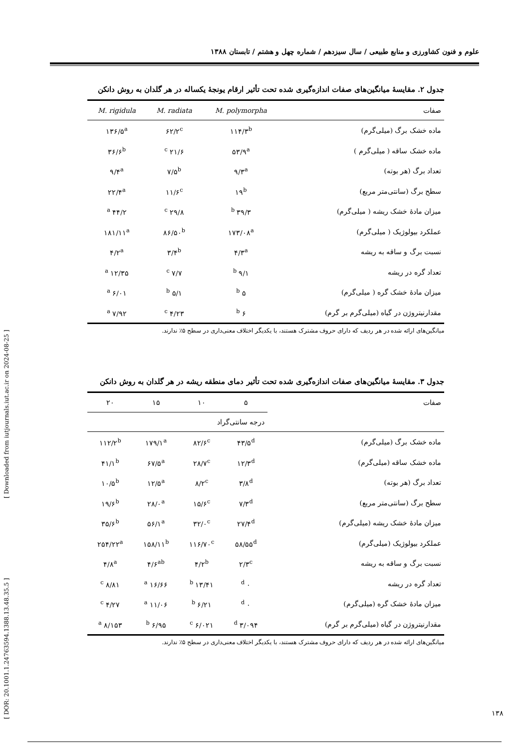[ DOR: 20.1001.1.24763594.1388.13.48.35.5 ] [ Downloaded from iutjournals.iut.ac.ir on 2024-08-25 ]
علوم و فنون کشاورزی و منابع طبیعی / سال سیزدهم / شماره چهل و هشتم / تابستان ۱۳۸۸
جدول ۲. مقایسهٔ میانگین‌های صفات اندازه‌گیری شده تحت تأثیر ارقام یونجهٔ یکساله در هر گلدان به روش دانکن
| صفات | M. polymorpha | M. radiata | M. rigidula |
| --- | --- | --- | --- |
| ماده خشک برگ (میلی‌گرم) | ۱۱۴/۳<sup>b</sup> | ۶۲/۲<sup>c</sup> | ۱۳۶/۵<sup>a</sup> |
| ماده خشک ساقه ( میلی‌گرم ) | ۵۳/۹<sup>a</sup> | ۲۱/۶ <sup>c</sup> | ۳۶/۶<sup>b</sup> |
| تعداد برگ (هر بوته) | ۹/۳<sup>a</sup> | ۷/۵<sup>b</sup> | ۹/۴<sup>a</sup> |
| سطح برگ (سانتی‌متر مربع) | ۱۹<sup>b</sup> | ۱۱/۶<sup>c</sup> | ۲۲/۴<sup>a</sup> |
| میزان مادهٔ خشک ریشه ( میلی‌گرم) | ۳۹/۳ <sup>b</sup> | ۲۹/۸ <sup>c</sup> | ۴۴/۲ <sup>a</sup> |
| عملکرد بیولوژیک ( میلی‌گرم) | ۱۷۳/۰۸<sup>a</sup> | ۸۶/۵۰<sup>b</sup> | ۱۸۱/۱۱<sup>a</sup> |
| نسبت برگ و ساقه به ریشه | ۴/۳<sup>a</sup> | ۳/۴<sup>b</sup> | ۴/۲<sup>a</sup> |
| تعداد گره در ریشه | ۹/۱ <sup>b</sup> | ۷/۷ <sup>c</sup> | ۱۲/۳۵ <sup>a</sup> |
| میزان مادهٔ خشک گره ( میلی‌گرم) | ۵ <sup>b</sup> | ۵/۱ <sup>b</sup> | ۶/۰۱ <sup>a</sup> |
| مقدارنیتروژن در گیاه (میلی‌گرم بر گرم) | ۶ <sup>b</sup> | ۴/۲۳ <sup>c</sup> | ۷/۹۲ <sup>a</sup> |
میانگین‌های ارائه شده در هر ردیف که دارای حروف مشترک هستند، با یکدیگر اختلاف معنی‌داری در سطح ۵٪ ندارند.
جدول ۳. مقایسهٔ میانگین‌های صفات اندازه‌گیری شده تحت تأثیر دمای منطقه ریشه در هر گلدان به روش دانکن
| صفات | ۵ | ۱۰ | ۱۵ | ۲۰ |
| --- | --- | --- | --- | --- |
| | درجه سانتی‌گراد | | | |
| ماده خشک برگ (میلی‌گرم) | ۴۳/۵<sup>d</sup> | ۸۲/۶<sup>c</sup> | ۱۷۹/۱<sup>a</sup> | ۱۱۲/۲<sup>b</sup> |
| ماده خشک ساقه (میلی‌گرم) | ۱۲/۳<sup>d</sup> | ۲۸/۷<sup>c</sup> | ۶۷/۵<sup>a</sup> | ۴۱/۱<sup>b</sup> |
| تعداد برگ (هر بوته) | ۳/۸<sup>d</sup> | ۸/۲<sup>c</sup> | ۱۲/۵<sup>a</sup> | ۱۰/۵<sup>b</sup> |
| سطح برگ (سانتی‌متر مربع) | ۷/۳<sup>d</sup> | ۱۵/۶<sup>c</sup> | ۲۸/۰<sup>a</sup> | ۱۹/۶<sup>b</sup> |
| میزان مادهٔ خشک ریشه (میلی‌گرم) | ۲۷/۴<sup>d</sup> | ۳۲/۰<sup>c</sup> | ۵۶/۱<sup>a</sup> | ۳۵/۶<sup>b</sup> |
| عملکرد بیولوژیک (میلی‌گرم) | ۵۸/۵۵<sup>d</sup> | ۱۱۶/۷۰<sup>c</sup> | ۱۵۸/۱۱<sup>b</sup> | ۲۵۴/۲۲<sup>a</sup> |
| نسبت برگ و ساقه به ریشه | ۲/۳<sup>c</sup> | ۴/۲<sup>b</sup> | ۴/۶<sup>ab</sup> | ۴/۸<sup>a</sup> |
| تعداد گره در ریشه | ۰ <sup>d</sup> | ۱۳/۴۱ <sup>b</sup> | ۱۶/۶۶ <sup>a</sup> | ۸/۸۱ <sup>c</sup> |
| میزان مادهٔ خشک گره (میلی‌گرم) | ۰ <sup>d</sup> | ۶/۲۱ <sup>b</sup> | ۱۱/۰۶ <sup>a</sup> | ۴/۲۷ <sup>c</sup> |
| مقدارنیتروژن در گیاه (میلی‌گرم بر گرم) | ۳/۰۹۴ <sup>d</sup> | ۶/۰۲۱ <sup>c</sup> | ۶/۹۵ <sup>b</sup> | ۸/۱۵۳ <sup>a</sup> |
میانگین‌های ارائه شده در هر ردیف که دارای حروف مشترک هستند، با یکدیگر اختلاف معنی‌داری در سطح ۵٪ ندارند.
۱۳۸